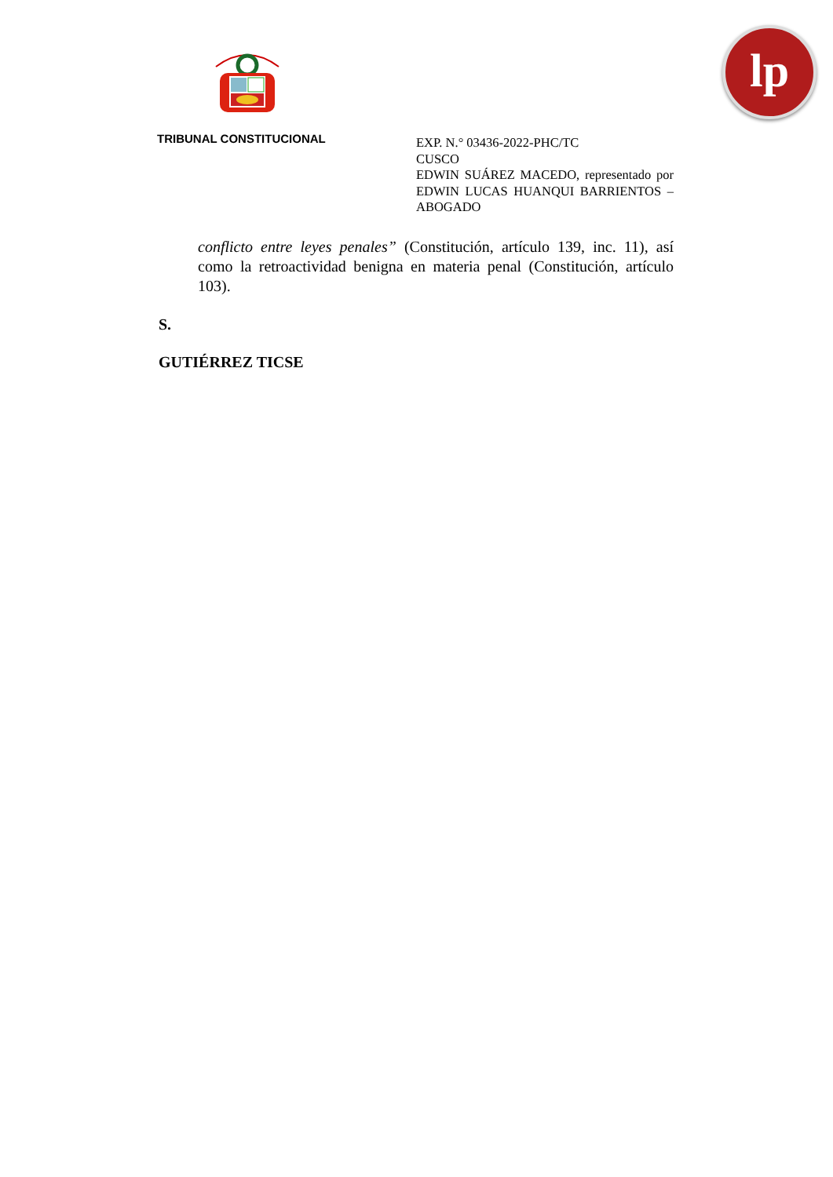lp
TRIBUNAL CONSTITUCIONAL
EXP. N.° 03436-2022-PHC/TC
CUSCO
EDWIN SUÁREZ MACEDO, representado por EDWIN LUCAS HUANQUI BARRIENTOS – ABOGADO
conflicto entre leyes penales” (Constitución, artículo 139, inc. 11), así como la retroactividad benigna en materia penal (Constitución, artículo 103).
S.
GUTIÉRREZ TICSE